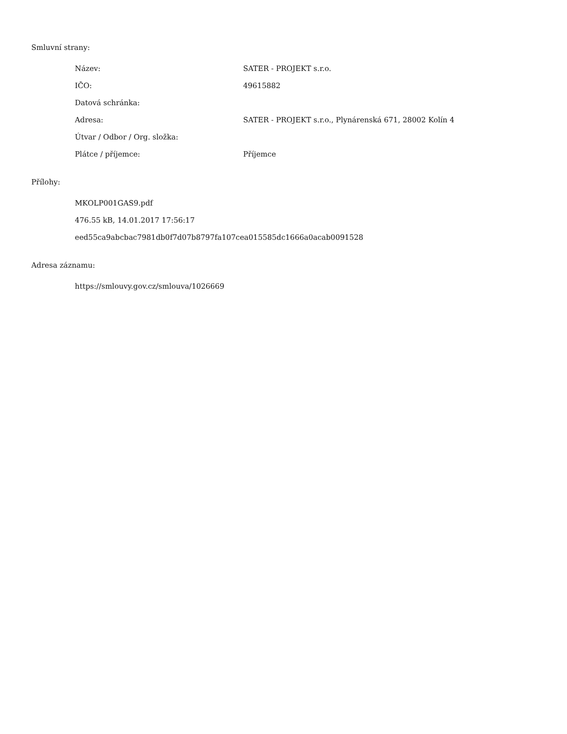Smluvní strany:
| Název: | SATER - PROJEKT s.r.o. |
| IČO: | 49615882 |
| Datová schránka: | |
| Adresa: | SATER - PROJEKT s.r.o., Plynárenská 671, 28002 Kolín 4 |
| Útvar / Odbor / Org. složka: | |
| Plátce / příjemce: | Příjemce |
Přílohy:
MKOLP001GAS9.pdf
476.55 kB, 14.01.2017 17:56:17
eed55ca9abcbac7981db0f7d07b8797fa107cea015585dc1666a0acab0091528
Adresa záznamu:
https://smlouvy.gov.cz/smlouva/1026669